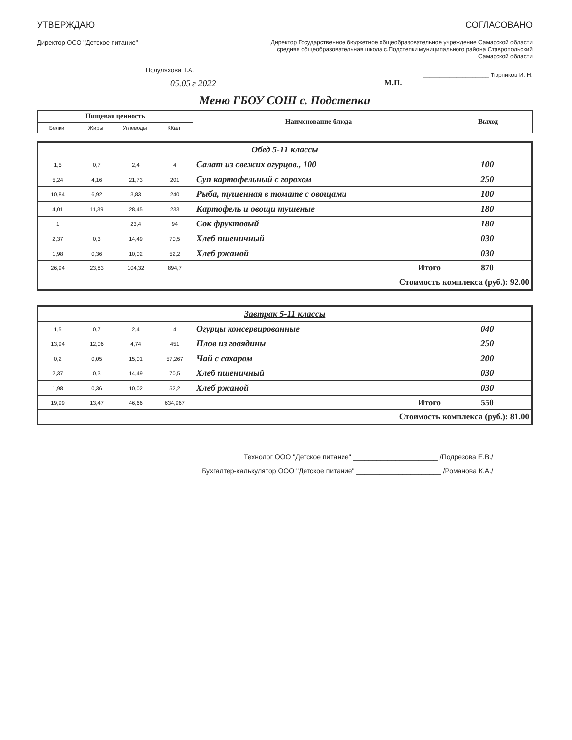УТВЕРЖДАЮ
Директор ООО "Детское питание"
Полуляхова Т.А.
05.05 г 2022
СОГЛАСОВАНО
Директор Государственное бюджетное общеобразовательное учреждение Самарской области средняя общеобразовательная школа с.Подстепки муниципального района Ставропольский Самарской области
____________________ Тюрников И. Н.
М.П.
Меню ГБОУ СОШ с. Подстепки
| Пищевая ценность | | | | Наименование блюда | Выход |
| --- | --- | --- | --- | --- | --- |
| Белки | Жиры | Углеводы | ККал | | |
| Обед 5-11 классы | | | | | |
| 1,5 | 0,7 | 2,4 | 4 | Салат из свежих огурцов., 100 | 100 |
| 5,24 | 4,16 | 21,73 | 201 | Суп картофельный с горохом | 250 |
| 10,84 | 6,92 | 3,83 | 240 | Рыба, тушенная в томате с овощами | 100 |
| 4,01 | 11,39 | 28,45 | 233 | Картофель и овощи тушеные | 180 |
| 1 | | 23,4 | 94 | Сок фруктовый | 180 |
| 2,37 | 0,3 | 14,49 | 70,5 | Хлеб пшеничный | 030 |
| 1,98 | 0,36 | 10,02 | 52,2 | Хлеб ржаной | 030 |
| 26,94 | 23,83 | 104,32 | 894,7 | Итого | 870 |
| Стоимость комплекса (руб.): 92.00 | | | | | |
| Завтрак 5-11 классы | | | | | |
| 1,5 | 0,7 | 2,4 | 4 | Огурцы консервированные | 040 |
| 13,94 | 12,06 | 4,74 | 451 | Плов из говядины | 250 |
| 0,2 | 0,05 | 15,01 | 57,267 | Чай с сахаром | 200 |
| 2,37 | 0,3 | 14,49 | 70,5 | Хлеб пшеничный | 030 |
| 1,98 | 0,36 | 10,02 | 52,2 | Хлеб ржаной | 030 |
| 19,99 | 13,47 | 46,66 | 634,967 | Итого | 550 |
| Стоимость комплекса (руб.): 81.00 | | | | | |
Технолог ООО "Детское питание" ______________________ /Подрезова Е.В./
Бухгалтер-калькулятор ООО "Детское питание" ______________________ /Романова К.А./